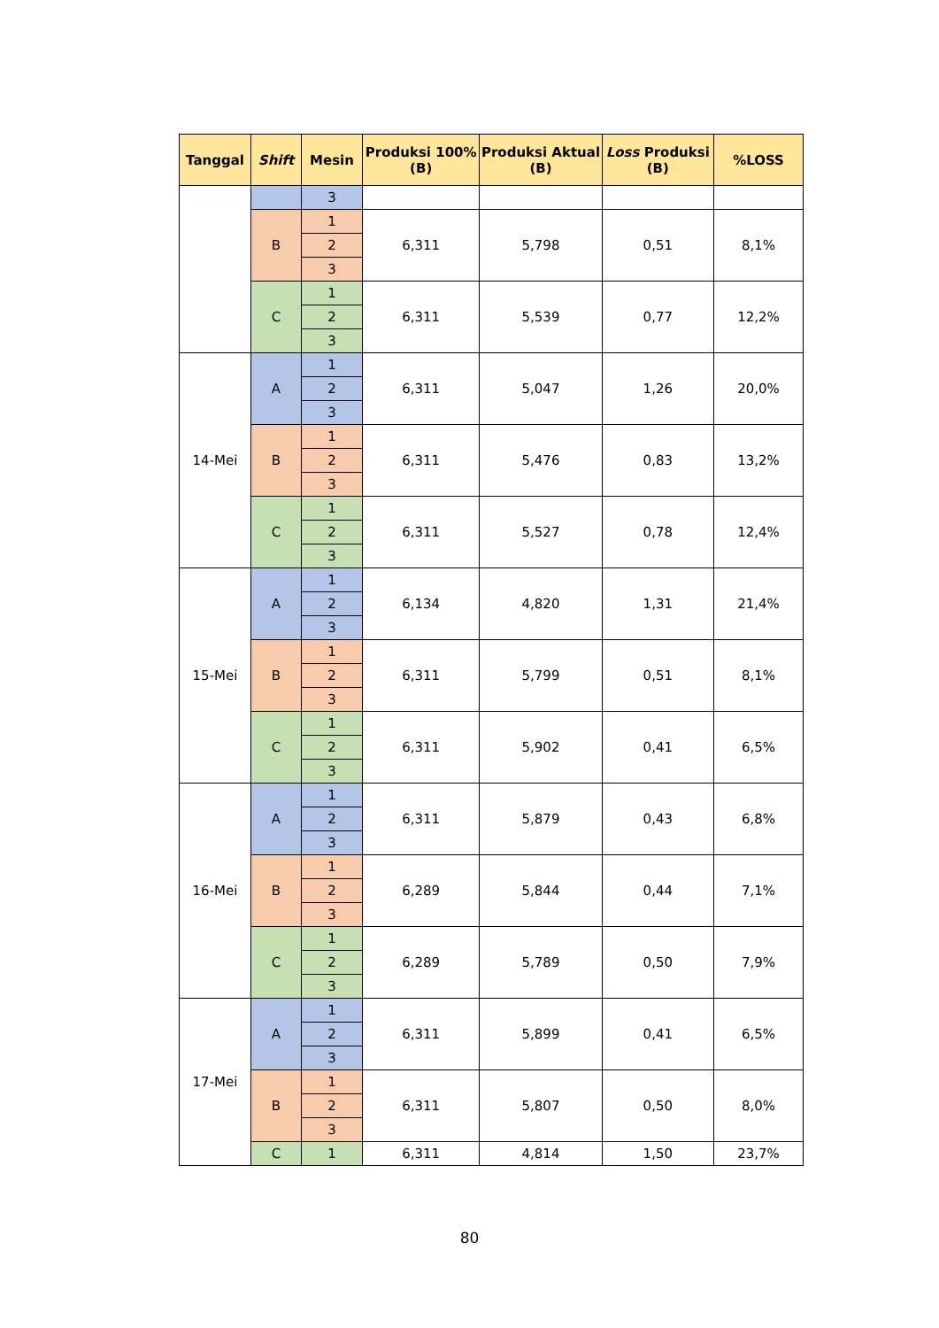| Tanggal | Shift | Mesin | Produksi 100% (B) | Produksi Aktual (B) | Loss Produksi (B) | %LOSS |
| --- | --- | --- | --- | --- | --- | --- |
| | | 3 | | | | |
| | B | 1 | 6,311 | 5,798 | 0,51 | 8,1% |
| | | 2 | | | | |
| | | 3 | | | | |
| | C | 1 | 6,311 | 5,539 | 0,77 | 12,2% |
| | | 2 | | | | |
| | | 3 | | | | |
| 14-Mei | A | 1 | 6,311 | 5,047 | 1,26 | 20,0% |
| | | 2 | | | | |
| | | 3 | | | | |
| | B | 1 | 6,311 | 5,476 | 0,83 | 13,2% |
| | | 2 | | | | |
| | | 3 | | | | |
| | C | 1 | 6,311 | 5,527 | 0,78 | 12,4% |
| | | 2 | | | | |
| | | 3 | | | | |
| 15-Mei | A | 1 | 6,134 | 4,820 | 1,31 | 21,4% |
| | | 2 | | | | |
| | | 3 | | | | |
| | B | 1 | 6,311 | 5,799 | 0,51 | 8,1% |
| | | 2 | | | | |
| | | 3 | | | | |
| | C | 1 | 6,311 | 5,902 | 0,41 | 6,5% |
| | | 2 | | | | |
| | | 3 | | | | |
| 16-Mei | A | 1 | 6,311 | 5,879 | 0,43 | 6,8% |
| | | 2 | | | | |
| | | 3 | | | | |
| | B | 1 | 6,289 | 5,844 | 0,44 | 7,1% |
| | | 2 | | | | |
| | | 3 | | | | |
| | C | 1 | 6,289 | 5,789 | 0,50 | 7,9% |
| | | 2 | | | | |
| | | 3 | | | | |
| 17-Mei | A | 1 | 6,311 | 5,899 | 0,41 | 6,5% |
| | | 2 | | | | |
| | | 3 | | | | |
| | B | 1 | 6,311 | 5,807 | 0,50 | 8,0% |
| | | 2 | | | | |
| | | 3 | | | | |
| | C | 1 | 6,311 | 4,814 | 1,50 | 23,7% |
80